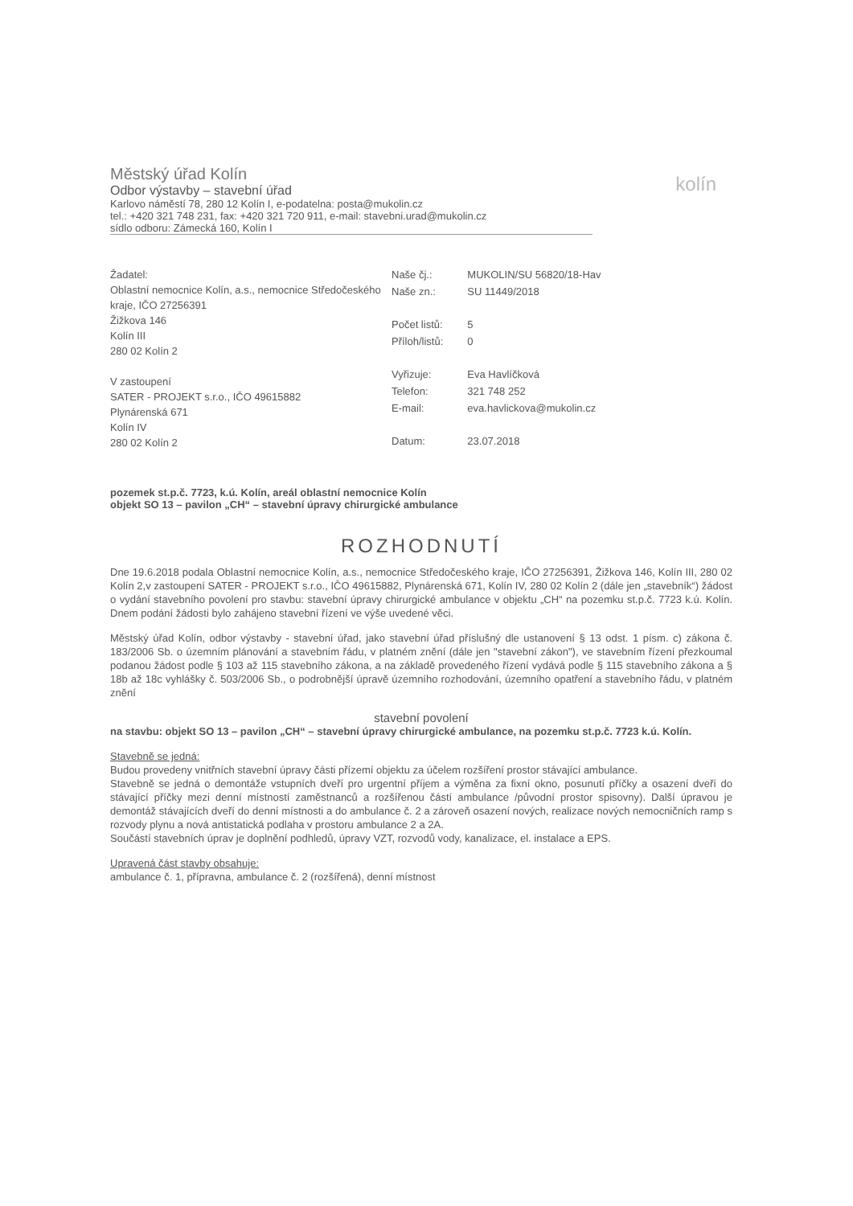kolín
Městský úřad Kolín
Odbor výstavby – stavební úřad
Karlovo náměstí 78, 280 12 Kolín I, e-podatelna: posta@mukolin.cz
tel.: +420 321 748 231, fax: +420 321 720 911, e-mail: stavebni.urad@mukolin.cz
sídlo odboru: Zámecká 160, Kolín I
Žadatel:
Oblastní nemocnice Kolín, a.s., nemocnice Středočeského kraje, IČO 27256391
Žižkova 146
Kolín III
280 02 Kolín 2
V zastoupení
SATER - PROJEKT s.r.o., IČO 49615882
Plynárenská 671
Kolín IV
280 02 Kolín 2
| Naše čj.: | MUKOLIN/SU 56820/18-Hav |
| Naše zn.: | SU 11449/2018 |
| Počet listů: | 5 |
| Příloh/listů: | 0 |
| Vyřizuje: | Eva Havlíčková |
| Telefon: | 321 748 252 |
| E-mail: | eva.havlickova@mukolin.cz |
| Datum: | 23.07.2018 |
pozemek st.p.č. 7723, k.ú. Kolín, areál oblastní nemocnice Kolín
objekt SO 13 – pavilon „CH“ – stavební úpravy chirurgické ambulance
ROZHODNUTÍ
Dne 19.6.2018 podala Oblastní nemocnice Kolín, a.s., nemocnice Středočeského kraje, IČO 27256391, Žižkova 146, Kolín III, 280 02 Kolín 2,v zastoupení SATER - PROJEKT s.r.o., IČO 49615882, Plynárenská 671, Kolín IV, 280 02 Kolín 2 (dále jen „stavebník“) žádost o vydání stavebního povolení pro stavbu: stavební úpravy chirurgické ambulance v objektu „CH“ na pozemku st.p.č. 7723 k.ú. Kolín. Dnem podání žádosti bylo zahájeno stavební řízení ve výše uvedené věci.
Městský úřad Kolín, odbor výstavby - stavební úřad, jako stavební úřad příslušný dle ustanovení § 13 odst. 1 písm. c) zákona č. 183/2006 Sb. o územním plánování a stavebním řádu, v platném znění (dále jen "stavební zákon"), ve stavebním řízení přezkoumal podanou žádost podle § 103 až 115 stavebního zákona, a na základě provedeného řízení vydává podle § 115 stavebního zákona a § 18b až 18c vyhlášky č. 503/2006 Sb., o podrobnější úpravě územního rozhodování, územního opatření a stavebního řádu, v platném znění
stavební povolení
na stavbu: objekt SO 13 – pavilon „CH“ – stavební úpravy chirurgické ambulance, na pozemku st.p.č. 7723 k.ú. Kolín.
Stavebně se jedná:
Budou provedeny vnitřních stavební úpravy části přízemí objektu za účelem rozšíření prostor stávající ambulance.
Stavebně se jedná o demontáže vstupních dveří pro urgentní příjem a výměna za fixní okno, posunutí příčky a osazení dveří do stávající příčky mezi denní místností zaměstnanců a rozšířenou částí ambulance /původní prostor spisovny). Další úpravou je demontáž stávajících dveří do denní místnosti a do ambulance č. 2 a zároveň osazení nových, realizace nových nemocničních ramp s rozvody plynu a nová antistatická podlaha v prostoru ambulance 2 a 2A.
Součástí stavebních úprav je doplnění podhledů, úpravy VZT, rozvodů vody, kanalizace, el. instalace a EPS.
Upravená část stavby obsahuje:
ambulance č. 1, přípravna, ambulance č. 2 (rozšířená), denní místnost